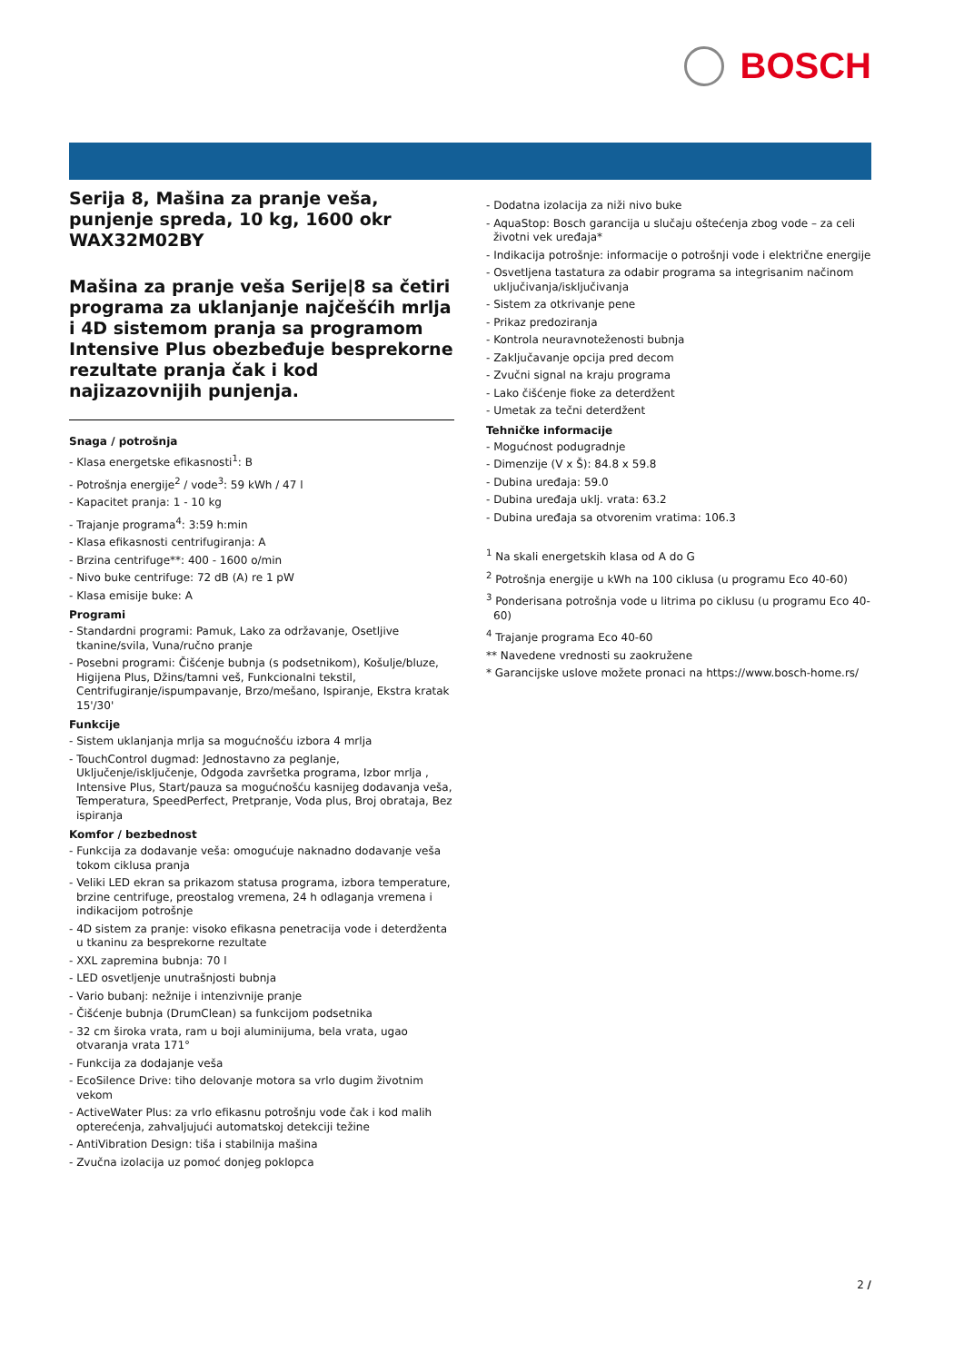BOSCH
Serija 8, Mašina za pranje veša, punjenje spreda, 10 kg, 1600 okr
WAX32M02BY
Mašina za pranje veša Serije|8 sa četiri programa za uklanjanje najčešćih mrlja i 4D sistemom pranja sa programom Intensive Plus obezbeđuje besprekorne rezultate pranja čak i kod najizazovnijih punjenja.
Snaga / potrošnja
- Klasa energetske efikasnosti<sup>1</sup>: B
- Potrošnja energije<sup>2</sup> / vode<sup>3</sup>: 59 kWh / 47 l
- Kapacitet pranja: 1 - 10 kg
- Trajanje programa<sup>4</sup>: 3:59 h:min
- Klasa efikasnosti centrifugiranja: A
- Brzina centrifuge**: 400 - 1600 o/min
- Nivo buke centrifuge: 72 dB (A) re 1 pW
- Klasa emisije buke: A
Programi
- Standardni programi: Pamuk, Lako za održavanje, Osetljive tkanine/svila, Vuna/ručno pranje
- Posebni programi: Čišćenje bubnja (s podsetnikom), Košulje/bluze, Higijena Plus, Džins/tamni veš, Funkcionalni tekstil, Centrifugiranje/ispumpavanje, Brzo/mešano, Ispiranje, Ekstra kratak 15'/30'
Funkcije
- Sistem uklanjanja mrlja sa mogućnošću izbora 4 mrlja
- TouchControl dugmad: Jednostavno za peglanje, Uključenje/isključenje, Odgoda završetka programa, Izbor mrlja , Intensive Plus, Start/pauza sa mogućnošću kasnijeg dodavanja veša, Temperatura, SpeedPerfect, Pretpranje, Voda plus, Broj obrataja, Bez ispiranja
Komfor / bezbednost
- Funkcija za dodavanje veša: omogućuje naknadno dodavanje veša tokom ciklusa pranja
- Veliki LED ekran sa prikazom statusa programa, izbora temperature, brzine centrifuge, preostalog vremena, 24 h odlaganja vremena i indikacijom potrošnje
- 4D sistem za pranje: visoko efikasna penetracija vode i deterdženta u tkaninu za besprekorne rezultate
- XXL zapremina bubnja: 70 l
- LED osvetljenje unutrašnjosti bubnja
- Vario bubanj: nežnije i intenzivnije pranje
- Čišćenje bubnja (DrumClean) sa funkcijom podsetnika
- 32 cm široka vrata, ram u boji aluminijuma, bela vrata, ugao otvaranja vrata 171°
- Funkcija za dodajanje veša
- EcoSilence Drive: tiho delovanje motora sa vrlo dugim životnim vekom
- ActiveWater Plus: za vrlo efikasnu potrošnju vode čak i kod malih opterećenja, zahvaljujući automatskoj detekciji težine
- AntiVibration Design: tiša i stabilnija mašina
- Zvučna izolacija uz pomoć donjeg poklopca
- Dodatna izolacija za niži nivo buke
- AquaStop: Bosch garancija u slučaju oštećenja zbog vode – za celi životni vek uređaja*
- Indikacija potrošnje: informacije o potrošnji vode i električne energije
- Osvetljena tastatura za odabir programa sa integrisanim načinom uključivanja/isključivanja
- Sistem za otkrivanje pene
- Prikaz predoziranja
- Kontrola neuravnoteženosti bubnja
- Zaključavanje opcija pred decom
- Zvučni signal na kraju programa
- Lako čišćenje fioke za deterdžent
- Umetak za tečni deterdžent
Tehničke informacije
- Mogućnost podugradnje
- Dimenzije (V x Š): 84.8 x 59.8
- Dubina uređaja: 59.0
- Dubina uređaja uklj. vrata: 63.2
- Dubina uređaja sa otvorenim vratima: 106.3
<sup>1</sup> Na skali energetskih klasa od A do G
<sup>2</sup> Potrošnja energije u kWh na 100 ciklusa (u programu Eco 40-60)
<sup>3</sup> Ponderisana potrošnja vode u litrima po ciklusu (u programu Eco 40-60)
<sup>4</sup> Trajanje programa Eco 40-60
** Navedene vrednosti su zaokružene
* Garancijske uslove možete pronaci na https://www.bosch-home.rs/
2 /